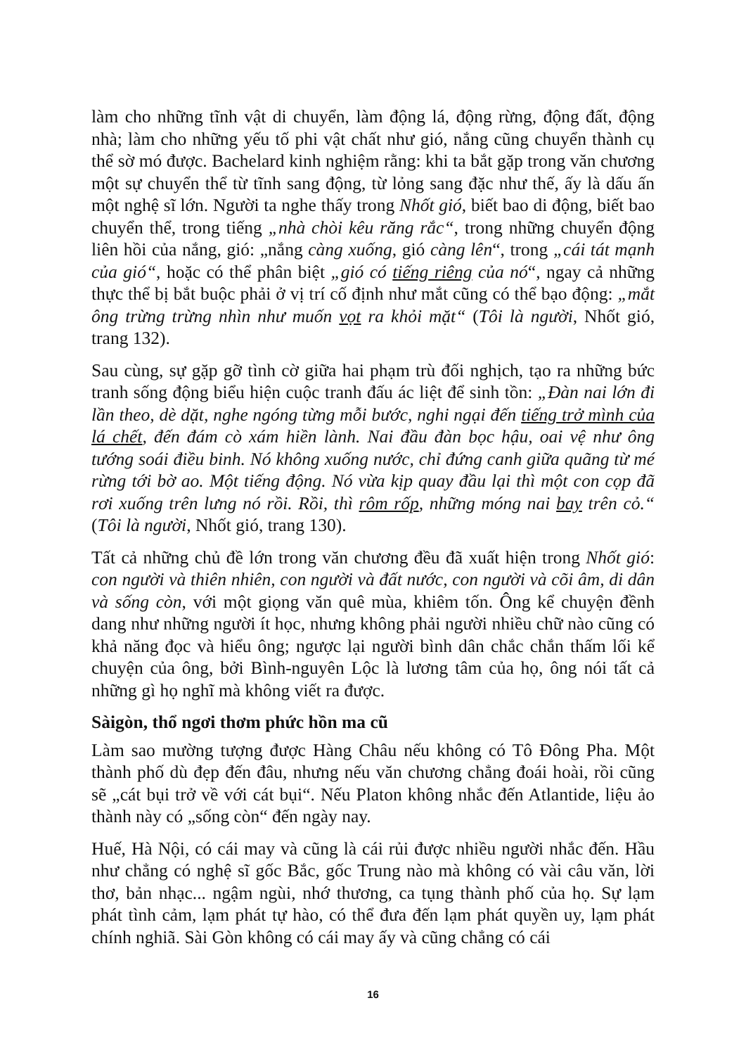làm cho những tĩnh vật di chuyển, làm động lá, động rừng, động đất, động nhà; làm cho những yếu tố phi vật chất như gió, nắng cũng chuyển thành cụ thể sờ mó được. Bachelard kinh nghiệm rằng: khi ta bắt gặp trong văn chương một sự chuyển thể từ tĩnh sang động, từ lỏng sang đặc như thế, ấy là dấu ấn một nghệ sĩ lớn. Người ta nghe thấy trong Nhốt gió, biết bao di động, biết bao chuyển thể, trong tiếng „nhà chòi kêu răng rắc“, trong những chuyển động liên hồi của nắng, gió: „nắng càng xuống, gió càng lên“, trong „cái tát mạnh của gió“, hoặc có thể phân biệt „gió có tiếng riêng của nó“, ngay cả những thực thể bị bắt buộc phải ở vị trí cố định như mắt cũng có thể bạo động: „mắt ông trừng trừng nhìn như muốn vọt ra khỏi mặt“ (Tôi là người, Nhốt gió, trang 132).
Sau cùng, sự gặp gỡ tình cờ giữa hai phạm trù đối nghịch, tạo ra những bức tranh sống động biểu hiện cuộc tranh đấu ác liệt để sinh tồn: „Đàn nai lớn đi lần theo, dè dặt, nghe ngóng từng mỗi bước, nghi ngại đến tiếng trở mình của lá chết, đến đám cò xám hiền lành. Nai đầu đàn bọc hậu, oai vệ như ông tướng soái điều binh. Nó không xuống nước, chỉ đứng canh giữa quãng từ mé rừng tới bờ ao. Một tiếng động. Nó vừa kịp quay đầu lại thì một con cọp đã rơi xuống trên lưng nó rồi. Rồi, thì rôm rốp, những móng nai bay trên cỏ.“ (Tôi là người, Nhốt gió, trang 130).
Tất cả những chủ đề lớn trong văn chương đều đã xuất hiện trong Nhốt gió: con người và thiên nhiên, con người và đất nước, con người và cõi âm, di dân và sống còn, với một giọng văn quê mùa, khiêm tốn. Ông kể chuyện đềnh dang như những người ít học, nhưng không phải người nhiều chữ nào cũng có khả năng đọc và hiểu ông; ngược lại người bình dân chắc chắn thấm lối kể chuyện của ông, bởi Bình-nguyên Lộc là lương tâm của họ, ông nói tất cả những gì họ nghĩ mà không viết ra được.
Sàigòn, thổ ngơi thơm phức hồn ma cũ
Làm sao mường tượng được Hàng Châu nếu không có Tô Đông Pha. Một thành phố dù đẹp đến đâu, nhưng nếu văn chương chẳng đoái hoài, rồi cũng sẽ „cát bụi trở về với cát bụi“. Nếu Platon không nhắc đến Atlantide, liệu ảo thành này có „sống còn“ đến ngày nay.
Huế, Hà Nội, có cái may và cũng là cái rủi được nhiều người nhắc đến. Hầu như chẳng có nghệ sĩ gốc Bắc, gốc Trung nào mà không có vài câu văn, lời thơ, bản nhạc... ngậm ngùi, nhớ thương, ca tụng thành phố của họ. Sự lạm phát tình cảm, lạm phát tự hào, có thể đưa đến lạm phát quyền uy, lạm phát chính nghiã. Sài Gòn không có cái may ấy và cũng chẳng có cái
16